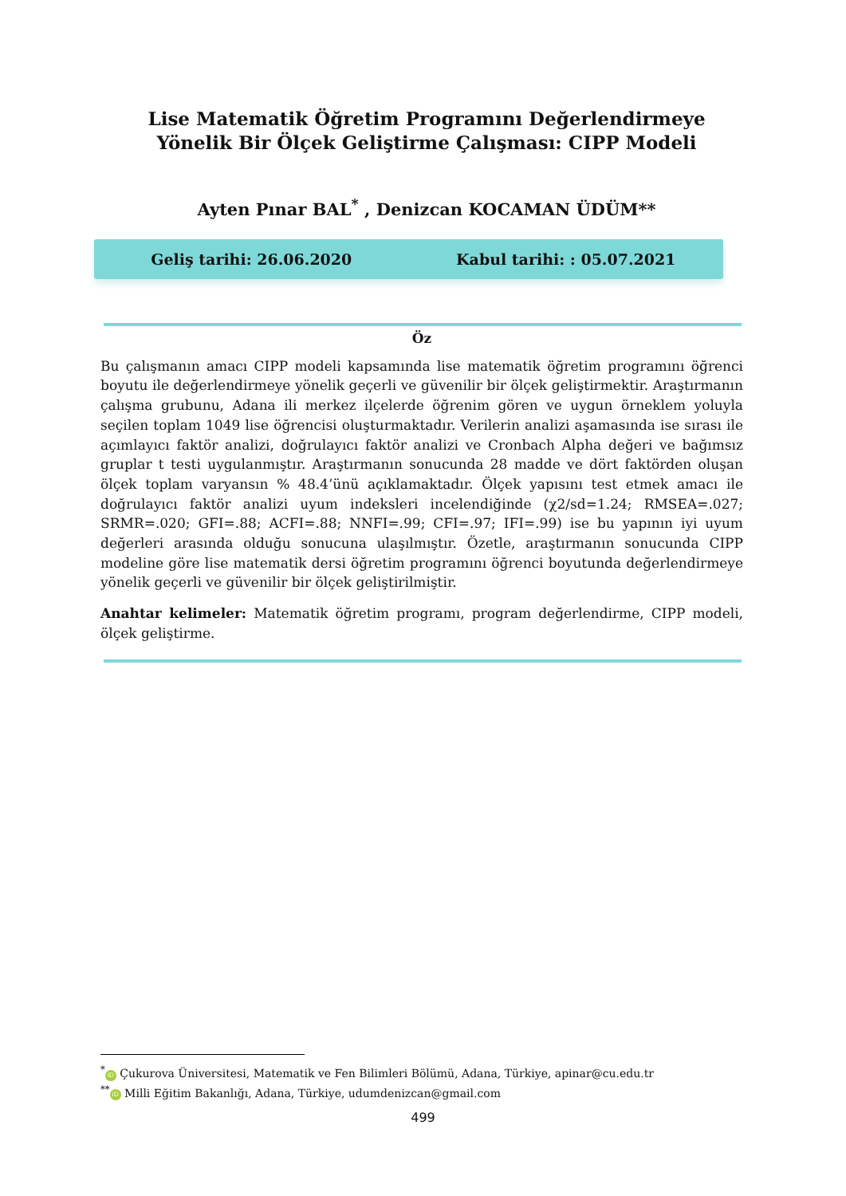Lise Matematik Öğretim Programını Değerlendirmeye Yönelik Bir Ölçek Geliştirme Çalışması: CIPP Modeli
Ayten Pınar BAL<sup>*</sup> , Denizcan KOCAMAN ÜDÜM**
Geliş tarihi: 26.06.2020 Kabul tarihi: : 05.07.2021
Öz
Bu çalışmanın amacı CIPP modeli kapsamında lise matematik öğretim programını öğrenci boyutu ile değerlendirmeye yönelik geçerli ve güvenilir bir ölçek geliştirmektir. Araştırmanın çalışma grubunu, Adana ili merkez ilçelerde öğrenim gören ve uygun örneklem yoluyla seçilen toplam 1049 lise öğrencisi oluşturmaktadır. Verilerin analizi aşamasında ise sırası ile açımlayıcı faktör analizi, doğrulayıcı faktör analizi ve Cronbach Alpha değeri ve bağımsız gruplar t testi uygulanmıştır. Araştırmanın sonucunda 28 madde ve dört faktörden oluşan ölçek toplam varyansın % 48.4’ünü açıklamaktadır. Ölçek yapısını test etmek amacı ile doğrulayıcı faktör analizi uyum indeksleri incelendiğinde (χ2/sd=1.24; RMSEA=.027; SRMR=.020; GFI=.88; ACFI=.88; NNFI=.99; CFI=.97; IFI=.99) ise bu yapının iyi uyum değerleri arasında olduğu sonucuna ulaşılmıştır. Özetle, araştırmanın sonucunda CIPP modeline göre lise matematik dersi öğretim programını öğrenci boyutunda değerlendirmeye yönelik geçerli ve güvenilir bir ölçek geliştirilmiştir.
Anahtar kelimeler: Matematik öğretim programı, program değerlendirme, CIPP modeli, ölçek geliştirme.
<sup>*</sup> iD Çukurova Üniversitesi, Matematik ve Fen Bilimleri Bölümü, Adana, Türkiye, apinar@cu.edu.tr
<sup>**</sup> iD Milli Eğitim Bakanlığı, Adana, Türkiye, udumdenizcan@gmail.com
499